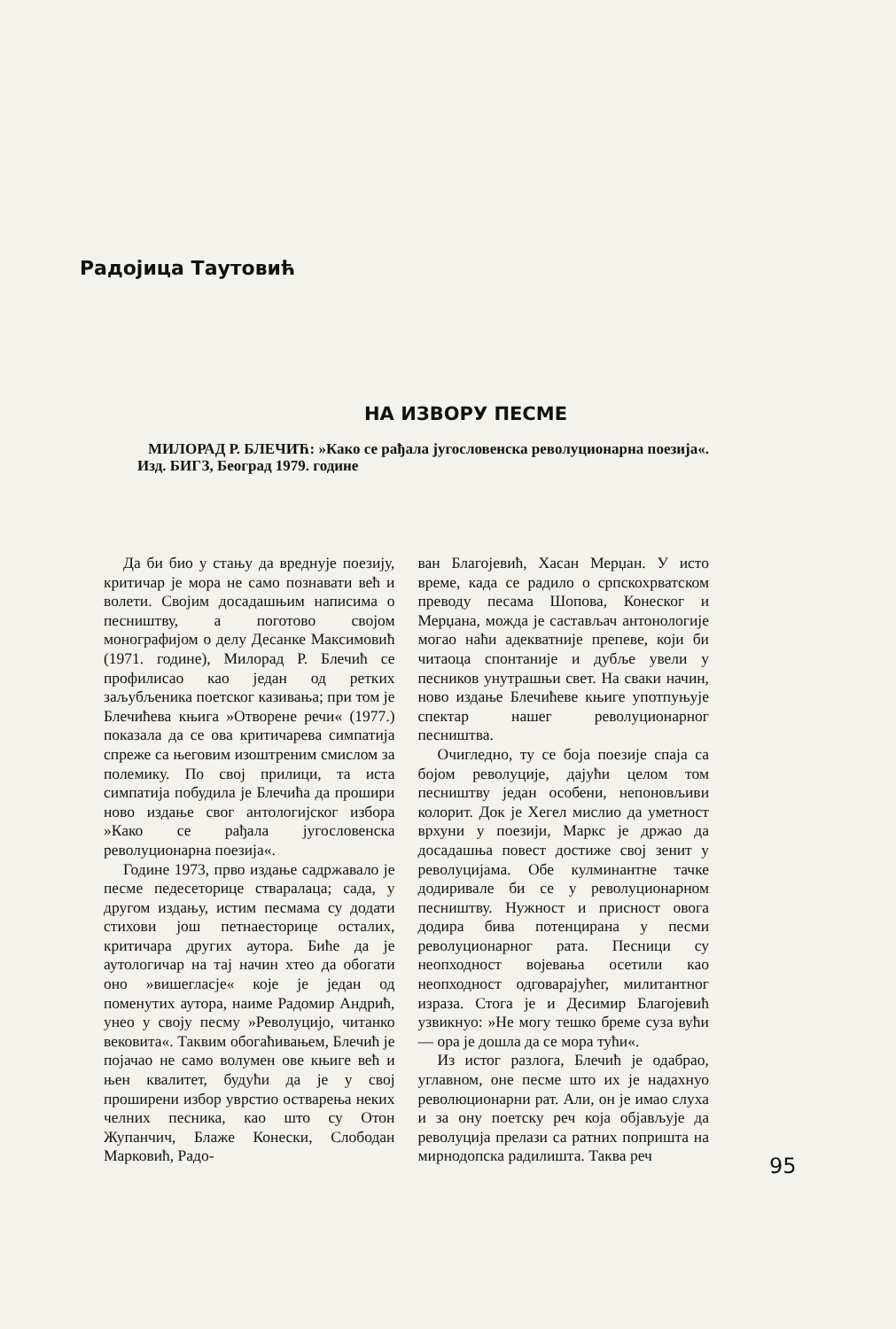Радојица Таутовић
НА ИЗВОРУ ПЕСМЕ
МИЛОРАД Р. БЛЕЧИЋ: »Како се рађала југословенска револуционарна поезија«. Изд. БИГЗ, Београд 1979. године
Да би био у стању да вреднује поезију, критичар је мора не само познавати већ и волети. Својим досадашњим написима о песништву, а поготово својом монографијом о делу Десанке Максимовић (1971. године), Милорад Р. Блечић се профилисао као један од ретких заљубљеника поетског казивања; при том је Блечићева књига »Отворене речи« (1977.) показала да се ова критичарева симпатија спреже са његовим изоштреним смислом за полемику. По свој прилици, та иста симпатија побудила је Блечића да прошири ново издање свог антологијског избора »Како се рађала југословенска револуционарна поезија«.
Године 1973, прво издање садржавало је песме педесеторице стваралаца; сада, у другом издању, истим песмама су додати стихови још петнаесторице осталих, критичара других аутора. Биће да је аутологичар на тај начин хтео да обогати оно »вишегласје« које је један од поменутих аутора, наиме Радомир Андрић, унео у своју песму »Револуцијо, читанко вековита«. Таквим обогаћивањем, Блечић је појачао не само волумен ове књиге већ и њен квалитет, будући да је у свој проширени избор уврстио остварења неких челних песника, као што су Отон Жупанчич, Блаже Конески, Слободан Марковић, Радо-
ван Благојевић, Хасан Мерџан. У исто време, када се радило о српскохрватском преводу песама Шопова, Конеског и Мерџана, можда је састављач антонологије могао наћи адекватније препеве, који би читаоца спонтаније и дубље увели у песников унутрашњи свет. На сваки начин, ново издање Блечићеве књиге употпуњује спектар нашег револуционарног песништва.
Очигледно, ту се боја поезије спаја са бојом револуције, дајући целом том песништву један особени, непоновљиви колорит. Док је Хегел мислио да уметност врхуни у поезији, Маркс је држао да досадашња повест достиже свој зенит у револуцијама. Обе кулминантне тачке додиривале би се у револуционарном песништву. Нужност и присност овога додира бива потенцирана у песми револуционарног рата. Песници су неопходност војевања осетили као неопходност одговарајућег, милитантног израза. Стога је и Десимир Благојевић узвикнуо: »Не могу тешко бреме суза вући — ора је дошла да се мора тући«.
Из истог разлога, Блечић је одабрао, углавном, оне песме што их је надахнуо революционарни рат. Али, он је имао слуха и за ону поетску реч која објављује да револуција прелази са ратних попришта на мирнодопска радилишта. Таква реч
95